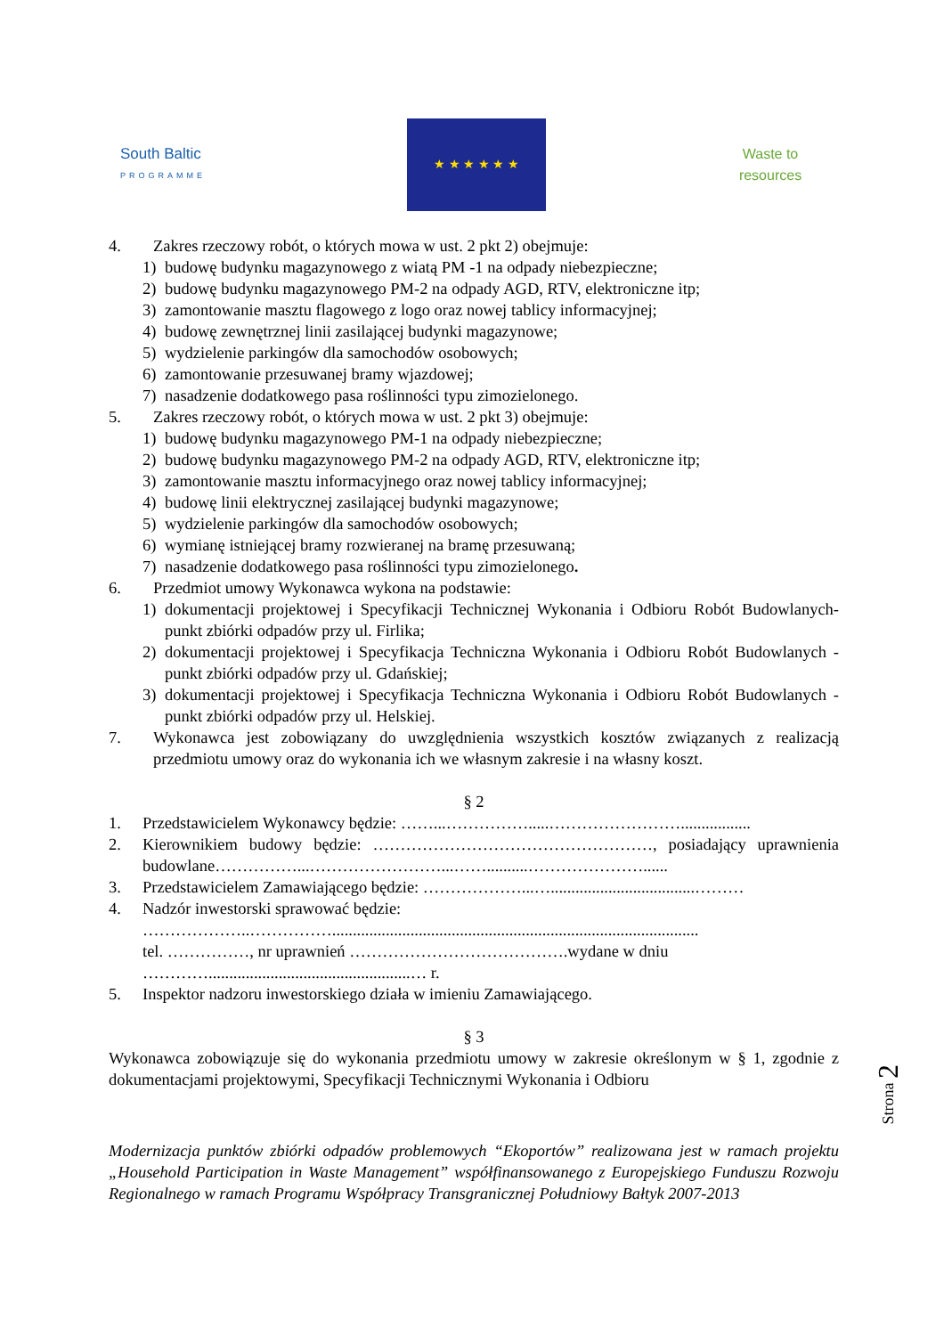South Baltic
PROGRAMME
★ ★ ★ ★ ★ ★
Waste to resources
4. Zakres rzeczowy robót, o których mowa w ust. 2 pkt 2) obejmuje:
1) budowę budynku magazynowego z wiatą PM -1 na odpady niebezpieczne;
2) budowę budynku magazynowego PM-2 na odpady AGD, RTV, elektroniczne itp;
3) zamontowanie masztu flagowego z logo oraz nowej tablicy informacyjnej;
4) budowę zewnętrznej linii zasilającej budynki magazynowe;
5) wydzielenie parkingów dla samochodów osobowych;
6) zamontowanie przesuwanej bramy wjazdowej;
7) nasadzenie dodatkowego pasa roślinności typu zimozielonego.
5. Zakres rzeczowy robót, o których mowa w ust. 2 pkt 3) obejmuje:
1) budowę budynku magazynowego PM-1 na odpady niebezpieczne;
2) budowę budynku magazynowego PM-2 na odpady AGD, RTV, elektroniczne itp;
3) zamontowanie masztu informacyjnego oraz nowej tablicy informacyjnej;
4) budowę linii elektrycznej zasilającej budynki magazynowe;
5) wydzielenie parkingów dla samochodów osobowych;
6) wymianę istniejącej bramy rozwieranej na bramę przesuwaną;
7) nasadzenie dodatkowego pasa roślinności typu zimozielonego.
6. Przedmiot umowy Wykonawca wykona na podstawie:
1) dokumentacji projektowej i Specyfikacji Technicznej Wykonania i Odbioru Robót Budowlanych- punkt zbiórki odpadów przy ul. Firlika;
2) dokumentacji projektowej i Specyfikacja Techniczna Wykonania i Odbioru Robót Budowlanych -punkt zbiórki odpadów przy ul. Gdańskiej;
3) dokumentacji projektowej i Specyfikacja Techniczna Wykonania i Odbioru Robót Budowlanych -punkt zbiórki odpadów przy ul. Helskiej.
7. Wykonawca jest zobowiązany do uwzględnienia wszystkich kosztów związanych z realizacją przedmiotu umowy oraz do wykonania ich we własnym zakresie i na własny koszt.
§ 2
1. Przedstawicielem Wykonawcy będzie: ……...…………….....…………………….................
2. Kierownikiem budowy będzie: ……………………………………………, posiadający uprawnienia budowlane……………...……………………...……..........…………………......
3. Przedstawicielem Zamawiającego będzie: ………………...…...................................………
4. Nadzór inwestorski sprawować będzie:
………………..…………….........................................................................................
tel. ……………, nr uprawnień ………………………………….wydane w dniu
………….................................................… r.
5. Inspektor nadzoru inwestorskiego działa w imieniu Zamawiającego.
§ 3
Wykonawca zobowiązuje się do wykonania przedmiotu umowy w zakresie określonym w § 1, zgodnie z dokumentacjami projektowymi, Specyfikacji Technicznymi Wykonania i Odbioru
Modernizacja punktów zbiórki odpadów problemowych “Ekoportów” realizowana jest w ramach projektu „Household Participation in Waste Management” współfinansowanego z Europejskiego Funduszu Rozwoju Regionalnego w ramach Programu Współpracy Transgranicznej Południowy Bałtyk 2007-2013
Strona 2